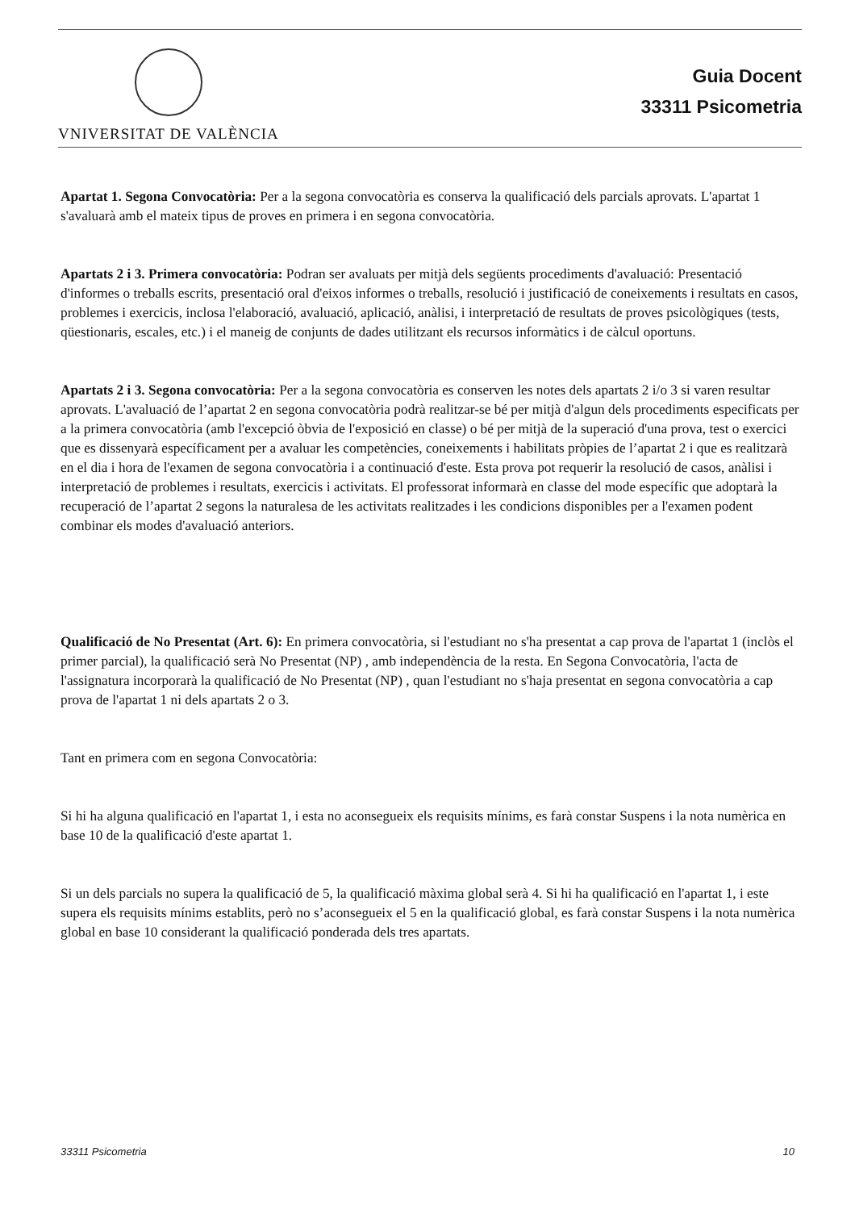VNIVERSITAT DE VALÈNCIA
Guia Docent
33311 Psicometria
Apartat 1. Segona Convocatòria: Per a la segona convocatòria es conserva la qualificació dels parcials aprovats. L'apartat 1 s'avaluarà amb el mateix tipus de proves en primera i en segona convocatòria.
Apartats 2 i 3. Primera convocatòria: Podran ser avaluats per mitjà dels següents procediments d'avaluació: Presentació d'informes o treballs escrits, presentació oral d'eixos informes o treballs, resolució i justificació de coneixements i resultats en casos, problemes i exercicis, inclosa l'elaboració, avaluació, aplicació, anàlisi, i interpretació de resultats de proves psicològiques (tests, qüestionaris, escales, etc.) i el maneig de conjunts de dades utilitzant els recursos informàtics i de càlcul oportuns.
Apartats 2 i 3. Segona convocatòria: Per a la segona convocatòria es conserven les notes dels apartats 2 i/o 3 si varen resultar aprovats. L'avaluació de l’apartat 2 en segona convocatòria podrà realitzar-se bé per mitjà d'algun dels procediments especificats per a la primera convocatòria (amb l'excepció òbvia de l'exposició en classe) o bé per mitjà de la superació d'una prova, test o exercici que es dissenyarà específicament per a avaluar les competències, coneixements i habilitats pròpies de l’apartat 2 i que es realitzarà en el dia i hora de l'examen de segona convocatòria i a continuació d'este. Esta prova pot requerir la resolució de casos, anàlisi i interpretació de problemes i resultats, exercicis i activitats. El professorat informarà en classe del mode específic que adoptarà la recuperació de l’apartat 2 segons la naturalesa de les activitats realitzades i les condicions disponibles per a l'examen podent combinar els modes d'avaluació anteriors.
Qualificació de No Presentat (Art. 6): En primera convocatòria, si l'estudiant no s'ha presentat a cap prova de l'apartat 1 (inclòs el primer parcial), la qualificació serà No Presentat (NP) , amb independència de la resta. En Segona Convocatòria, l'acta de l'assignatura incorporarà la qualificació de No Presentat (NP) , quan l'estudiant no s'haja presentat en segona convocatòria a cap prova de l'apartat 1 ni dels apartats 2 o 3.
Tant en primera com en segona Convocatòria:
Si hi ha alguna qualificació en l'apartat 1, i esta no aconsegueix els requisits mínims, es farà constar Suspens i la nota numèrica en base 10 de la qualificació d'este apartat 1.
Si un dels parcials no supera la qualificació de 5, la qualificació màxima global serà 4. Si hi ha qualificació en l'apartat 1, i este supera els requisits mínims establits, però no s’aconsegueix el 5 en la qualificació global, es farà constar Suspens i la nota numèrica global en base 10 considerant la qualificació ponderada dels tres apartats.
33311 Psicometria 10